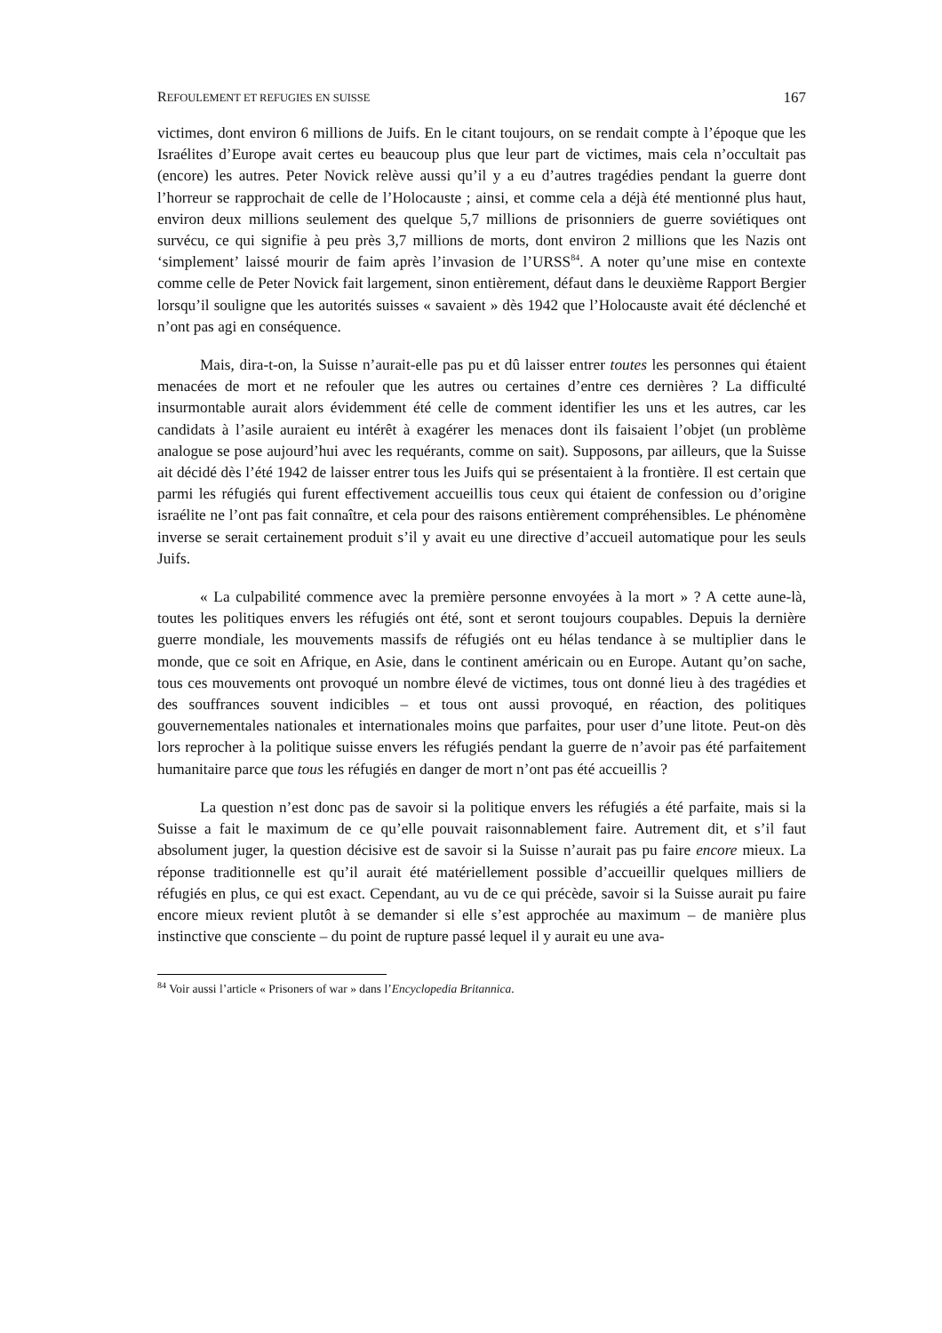REFOULEMENT ET REFUGIES EN SUISSE 167
victimes, dont environ 6 millions de Juifs. En le citant toujours, on se rendait compte à l’époque que les Israélites d’Europe avait certes eu beaucoup plus que leur part de victimes, mais cela n’occultait pas (encore) les autres. Peter Novick relève aussi qu’il y a eu d’autres tragédies pendant la guerre dont l’horreur se rapprochait de celle de l’Holocauste ; ainsi, et comme cela a déjà été mentionné plus haut, environ deux millions seulement des quelque 5,7 millions de prisonniers de guerre soviétiques ont survécu, ce qui signifie à peu près 3,7 millions de morts, dont environ 2 millions que les Nazis ont ‘simplement’ laissé mourir de faim après l’invasion de l’URSS<sup>84</sup>. A noter qu’une mise en contexte comme celle de Peter Novick fait largement, sinon entièrement, défaut dans le deuxième Rapport Bergier lorsqu’il souligne que les autorités suisses « savaient » dès 1942 que l’Holocauste avait été déclenché et n’ont pas agi en conséquence.
Mais, dira-t-on, la Suisse n’aurait-elle pas pu et dû laisser entrer toutes les personnes qui étaient menacées de mort et ne refouler que les autres ou certaines d’entre ces dernières ? La difficulté insurmontable aurait alors évidemment été celle de comment identifier les uns et les autres, car les candidats à l’asile auraient eu intérêt à exagérer les menaces dont ils faisaient l’objet (un problème analogue se pose aujourd’hui avec les requérants, comme on sait). Supposons, par ailleurs, que la Suisse ait décidé dès l’été 1942 de laisser entrer tous les Juifs qui se présentaient à la frontière. Il est certain que parmi les réfugiés qui furent effectivement accueillis tous ceux qui étaient de confession ou d’origine israélite ne l’ont pas fait connaître, et cela pour des raisons entièrement compréhensibles. Le phénomène inverse se serait certainement produit s’il y avait eu une directive d’accueil automatique pour les seuls Juifs.
« La culpabilité commence avec la première personne envoyées à la mort » ? A cette aune-là, toutes les politiques envers les réfugiés ont été, sont et seront toujours coupables. Depuis la dernière guerre mondiale, les mouvements massifs de réfugiés ont eu hélas tendance à se multiplier dans le monde, que ce soit en Afrique, en Asie, dans le continent américain ou en Europe. Autant qu’on sache, tous ces mouvements ont provoqué un nombre élevé de victimes, tous ont donné lieu à des tragédies et des souffrances souvent indicibles – et tous ont aussi provoqué, en réaction, des politiques gouvernementales nationales et internationales moins que parfaites, pour user d’une litote. Peut-on dès lors reprocher à la politique suisse envers les réfugiés pendant la guerre de n’avoir pas été parfaitement humanitaire parce que tous les réfugiés en danger de mort n’ont pas été accueillis ?
La question n’est donc pas de savoir si la politique envers les réfugiés a été parfaite, mais si la Suisse a fait le maximum de ce qu’elle pouvait raisonnablement faire. Autrement dit, et s’il faut absolument juger, la question décisive est de savoir si la Suisse n’aurait pas pu faire encore mieux. La réponse traditionnelle est qu’il aurait été matériellement possible d’accueillir quelques milliers de réfugiés en plus, ce qui est exact. Cependant, au vu de ce qui précède, savoir si la Suisse aurait pu faire encore mieux revient plutôt à se demander si elle s’est approchée au maximum – de manière plus instinctive que consciente – du point de rupture passé lequel il y aurait eu une ava-
<sup>84</sup> Voir aussi l’article « Prisoners of war » dans l’Encyclopedia Britannica.